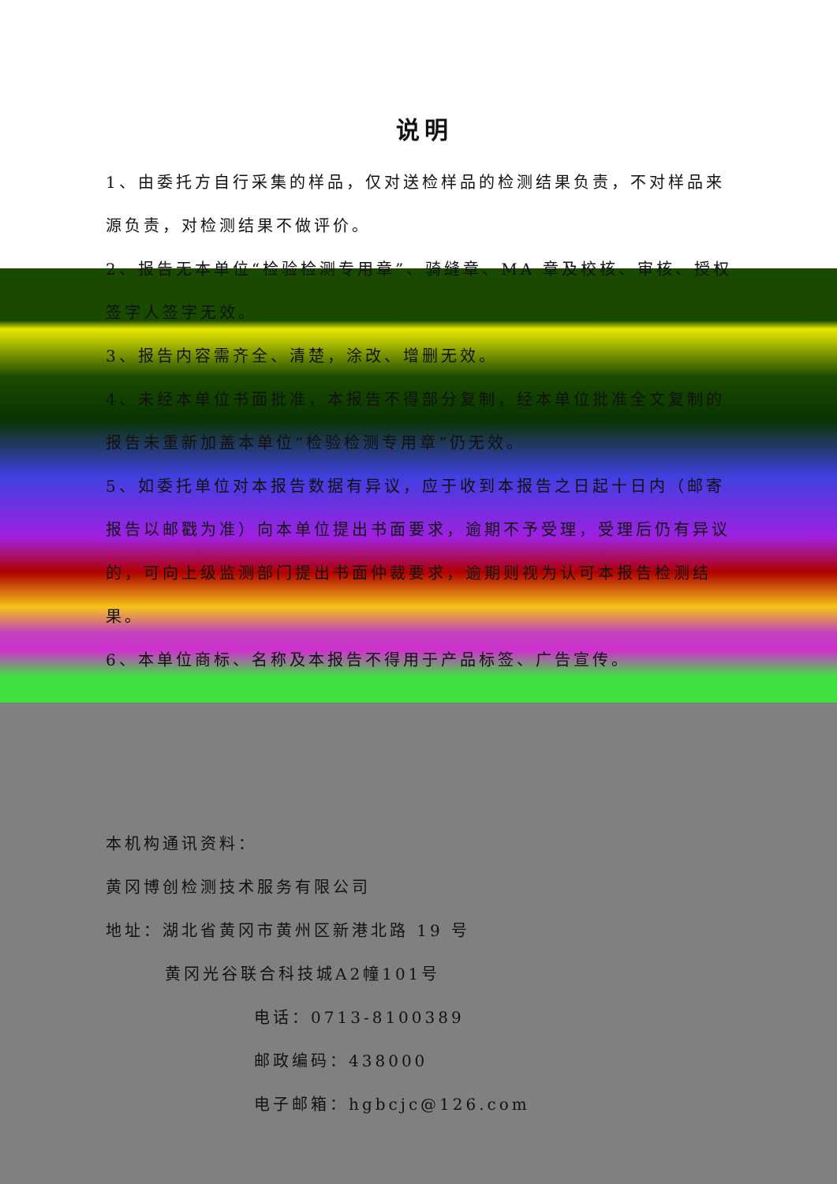说明
1、由委托方自行采集的样品，仅对送检样品的检测结果负责，不对样品来源负责，对检测结果不做评价。
2、报告无本单位“检验检测专用章”、骑缝章、MA 章及校核、审核、授权签字人签字无效。
3、报告内容需齐全、清楚，涂改、增删无效。
4、未经本单位书面批准，本报告不得部分复制，经本单位批准全文复制的报告未重新加盖本单位“检验检测专用章”仍无效。
5、如委托单位对本报告数据有异议，应于收到本报告之日起十日内（邮寄报告以邮戳为准）向本单位提出书面要求，逾期不予受理，受理后仍有异议的，可向上级监测部门提出书面仲裁要求，逾期则视为认可本报告检测结果。
6、本单位商标、名称及本报告不得用于产品标签、广告宣传。
本机构通讯资料：
黄冈博创检测技术服务有限公司
地址：湖北省黄冈市黄州区新港北路 19 号
黄冈光谷联合科技城A2幢101号
电话：0713-8100389
邮政编码：438000
电子邮箱：hgbcjc@126.com